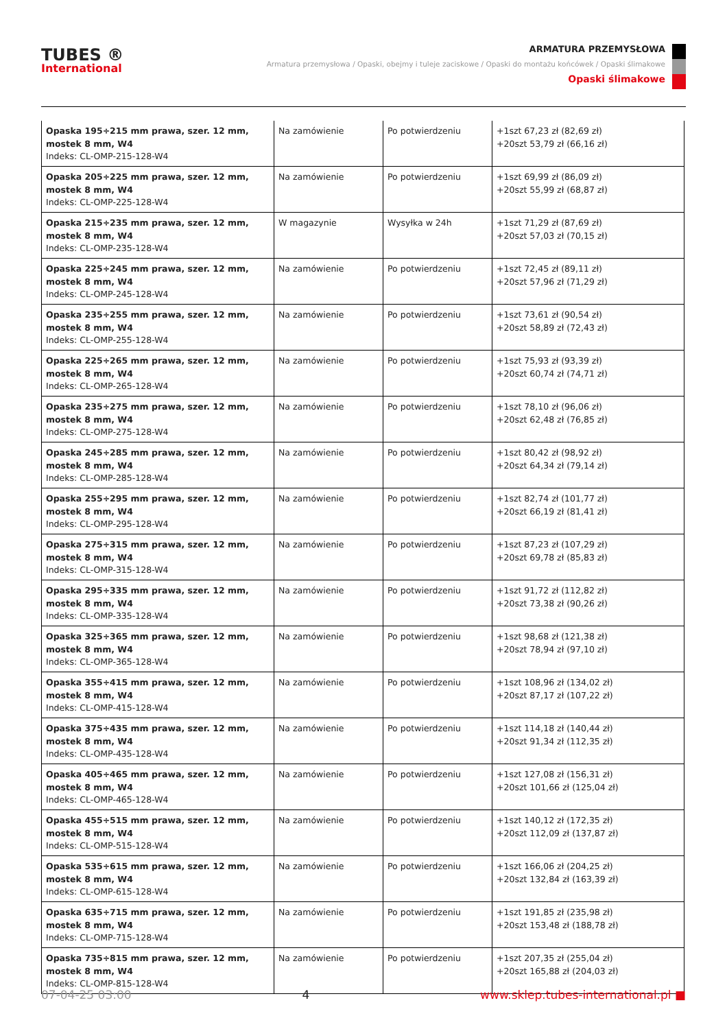TUBES ®
International
ARMATURA PRZEMYSŁOWA
Armatura przemysłowa / Opaski, obejmy i tuleje zaciskowe / Opaski do montażu końcówek / Opaski ślimakowe
Opaski ślimakowe
| Opaska 195÷215 mm prawa, szer. 12 mm, mostek 8 mm, W4 Indeks: CL-OMP-215-128-W4 | Na zamówienie | Po potwierdzeniu | +1szt 67,23 zł (82,69 zł) +20szt 53,79 zł (66,16 zł) |
| Opaska 205÷225 mm prawa, szer. 12 mm, mostek 8 mm, W4 Indeks: CL-OMP-225-128-W4 | Na zamówienie | Po potwierdzeniu | +1szt 69,99 zł (86,09 zł) +20szt 55,99 zł (68,87 zł) |
| Opaska 215÷235 mm prawa, szer. 12 mm, mostek 8 mm, W4 Indeks: CL-OMP-235-128-W4 | W magazynie | Wysyłka w 24h | +1szt 71,29 zł (87,69 zł) +20szt 57,03 zł (70,15 zł) |
| Opaska 225÷245 mm prawa, szer. 12 mm, mostek 8 mm, W4 Indeks: CL-OMP-245-128-W4 | Na zamówienie | Po potwierdzeniu | +1szt 72,45 zł (89,11 zł) +20szt 57,96 zł (71,29 zł) |
| Opaska 235÷255 mm prawa, szer. 12 mm, mostek 8 mm, W4 Indeks: CL-OMP-255-128-W4 | Na zamówienie | Po potwierdzeniu | +1szt 73,61 zł (90,54 zł) +20szt 58,89 zł (72,43 zł) |
| Opaska 225÷265 mm prawa, szer. 12 mm, mostek 8 mm, W4 Indeks: CL-OMP-265-128-W4 | Na zamówienie | Po potwierdzeniu | +1szt 75,93 zł (93,39 zł) +20szt 60,74 zł (74,71 zł) |
| Opaska 235÷275 mm prawa, szer. 12 mm, mostek 8 mm, W4 Indeks: CL-OMP-275-128-W4 | Na zamówienie | Po potwierdzeniu | +1szt 78,10 zł (96,06 zł) +20szt 62,48 zł (76,85 zł) |
| Opaska 245÷285 mm prawa, szer. 12 mm, mostek 8 mm, W4 Indeks: CL-OMP-285-128-W4 | Na zamówienie | Po potwierdzeniu | +1szt 80,42 zł (98,92 zł) +20szt 64,34 zł (79,14 zł) |
| Opaska 255÷295 mm prawa, szer. 12 mm, mostek 8 mm, W4 Indeks: CL-OMP-295-128-W4 | Na zamówienie | Po potwierdzeniu | +1szt 82,74 zł (101,77 zł) +20szt 66,19 zł (81,41 zł) |
| Opaska 275÷315 mm prawa, szer. 12 mm, mostek 8 mm, W4 Indeks: CL-OMP-315-128-W4 | Na zamówienie | Po potwierdzeniu | +1szt 87,23 zł (107,29 zł) +20szt 69,78 zł (85,83 zł) |
| Opaska 295÷335 mm prawa, szer. 12 mm, mostek 8 mm, W4 Indeks: CL-OMP-335-128-W4 | Na zamówienie | Po potwierdzeniu | +1szt 91,72 zł (112,82 zł) +20szt 73,38 zł (90,26 zł) |
| Opaska 325÷365 mm prawa, szer. 12 mm, mostek 8 mm, W4 Indeks: CL-OMP-365-128-W4 | Na zamówienie | Po potwierdzeniu | +1szt 98,68 zł (121,38 zł) +20szt 78,94 zł (97,10 zł) |
| Opaska 355÷415 mm prawa, szer. 12 mm, mostek 8 mm, W4 Indeks: CL-OMP-415-128-W4 | Na zamówienie | Po potwierdzeniu | +1szt 108,96 zł (134,02 zł) +20szt 87,17 zł (107,22 zł) |
| Opaska 375÷435 mm prawa, szer. 12 mm, mostek 8 mm, W4 Indeks: CL-OMP-435-128-W4 | Na zamówienie | Po potwierdzeniu | +1szt 114,18 zł (140,44 zł) +20szt 91,34 zł (112,35 zł) |
| Opaska 405÷465 mm prawa, szer. 12 mm, mostek 8 mm, W4 Indeks: CL-OMP-465-128-W4 | Na zamówienie | Po potwierdzeniu | +1szt 127,08 zł (156,31 zł) +20szt 101,66 zł (125,04 zł) |
| Opaska 455÷515 mm prawa, szer. 12 mm, mostek 8 mm, W4 Indeks: CL-OMP-515-128-W4 | Na zamówienie | Po potwierdzeniu | +1szt 140,12 zł (172,35 zł) +20szt 112,09 zł (137,87 zł) |
| Opaska 535÷615 mm prawa, szer. 12 mm, mostek 8 mm, W4 Indeks: CL-OMP-615-128-W4 | Na zamówienie | Po potwierdzeniu | +1szt 166,06 zł (204,25 zł) +20szt 132,84 zł (163,39 zł) |
| Opaska 635÷715 mm prawa, szer. 12 mm, mostek 8 mm, W4 Indeks: CL-OMP-715-128-W4 | Na zamówienie | Po potwierdzeniu | +1szt 191,85 zł (235,98 zł) +20szt 153,48 zł (188,78 zł) |
| Opaska 735÷815 mm prawa, szer. 12 mm, mostek 8 mm, W4 Indeks: CL-OMP-815-128-W4 | Na zamówienie | Po potwierdzeniu | +1szt 207,35 zł (255,04 zł) +20szt 165,88 zł (204,03 zł) |
07-04-25 03:00 4 www.sklep.tubes-international.pl ■